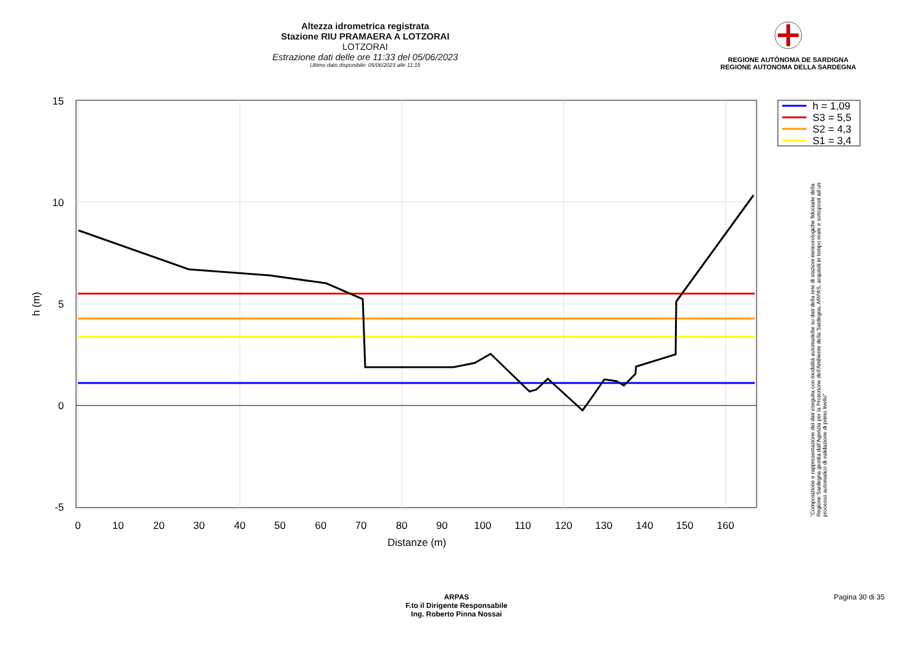Altezza idrometrica registrata
Stazione RIU PRAMAERA A LOTZORAI
LOTZORAI
Estrazione dati delle ore 11:33 del 05/06/2023
Ultimo dato disponibile: 05/06/2023 alle 11:15
REGIONE AUTÒNOMA DE SARDIGNA
REGIONE AUTONOMA DELLA SARDEGNA
15
10
5
0
-5
0
10
20
30
40
50
60
70
80
90
100
110
120
130
140
150
160
Distanze (m)
h (m)
h = 1,09
S3 = 5,5
S2 = 4,3
S1 = 3,4
"Composizione e rappresentazione dei dati eseguita con modalità automatiche su dati della rete di stazioni meteorologiche fiduciarie della Regione Sardegna gestita dall'Agenzia per la Protezione dell'Ambiente della Sardegna, ARPAS, acquisiti in tempo reale e sottoposti ad un processo automatico di validazione di primo livello"
ARPAS
F.to il Dirigente Responsabile
Ing. Roberto Pinna Nossai
Pagina 30 di 35